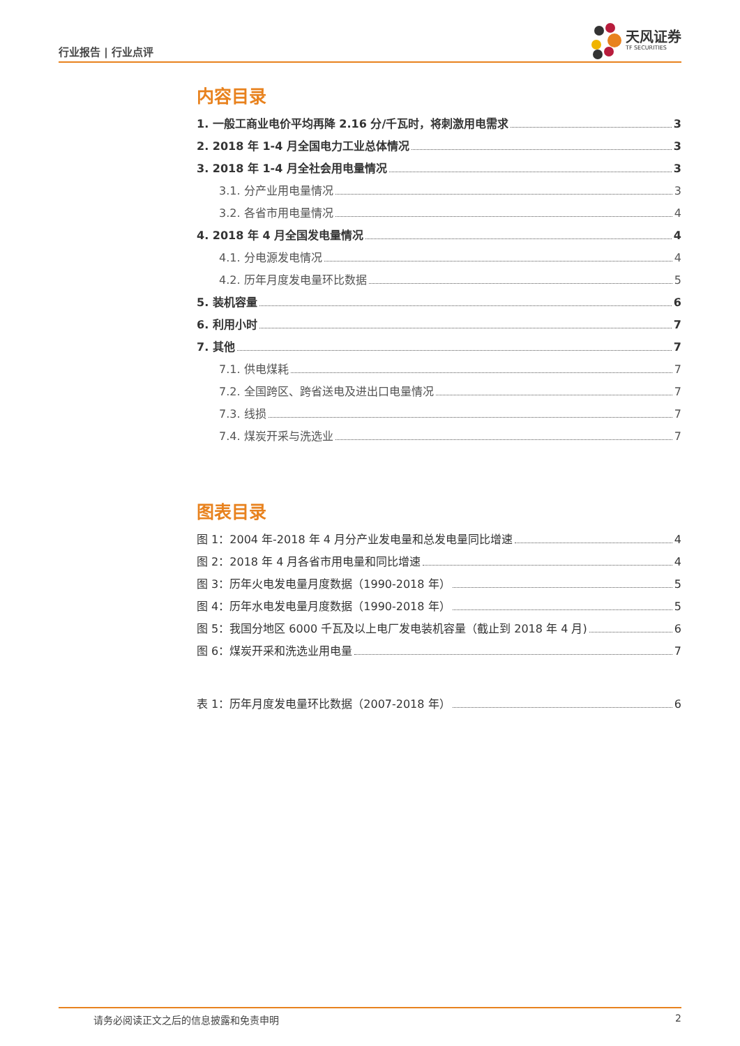行业报告 | 行业点评
天风证券
TF SECURITIES
内容目录
1. 一般工商业电价平均再降 2.16 分/千瓦时，将刺激用电需求 3
2. 2018 年 1-4 月全国电力工业总体情况 3
3. 2018 年 1-4 月全社会用电量情况 3
3.1. 分产业用电量情况 3
3.2. 各省市用电量情况 4
4. 2018 年 4 月全国发电量情况 4
4.1. 分电源发电情况 4
4.2. 历年月度发电量环比数据 5
5. 装机容量 6
6. 利用小时 7
7. 其他 7
7.1. 供电煤耗 7
7.2. 全国跨区、跨省送电及进出口电量情况 7
7.3. 线损 7
7.4. 煤炭开采与洗选业 7
图表目录
图 1：2004 年-2018 年 4 月分产业发电量和总发电量同比增速 4
图 2：2018 年 4 月各省市用电量和同比增速 4
图 3：历年火电发电量月度数据（1990-2018 年） 5
图 4：历年水电发电量月度数据（1990-2018 年） 5
图 5：我国分地区 6000 千瓦及以上电厂发电装机容量（截止到 2018 年 4 月) 6
图 6：煤炭开采和洗选业用电量 7
表 1：历年月度发电量环比数据（2007-2018 年） 6
请务必阅读正文之后的信息披露和免责申明 2